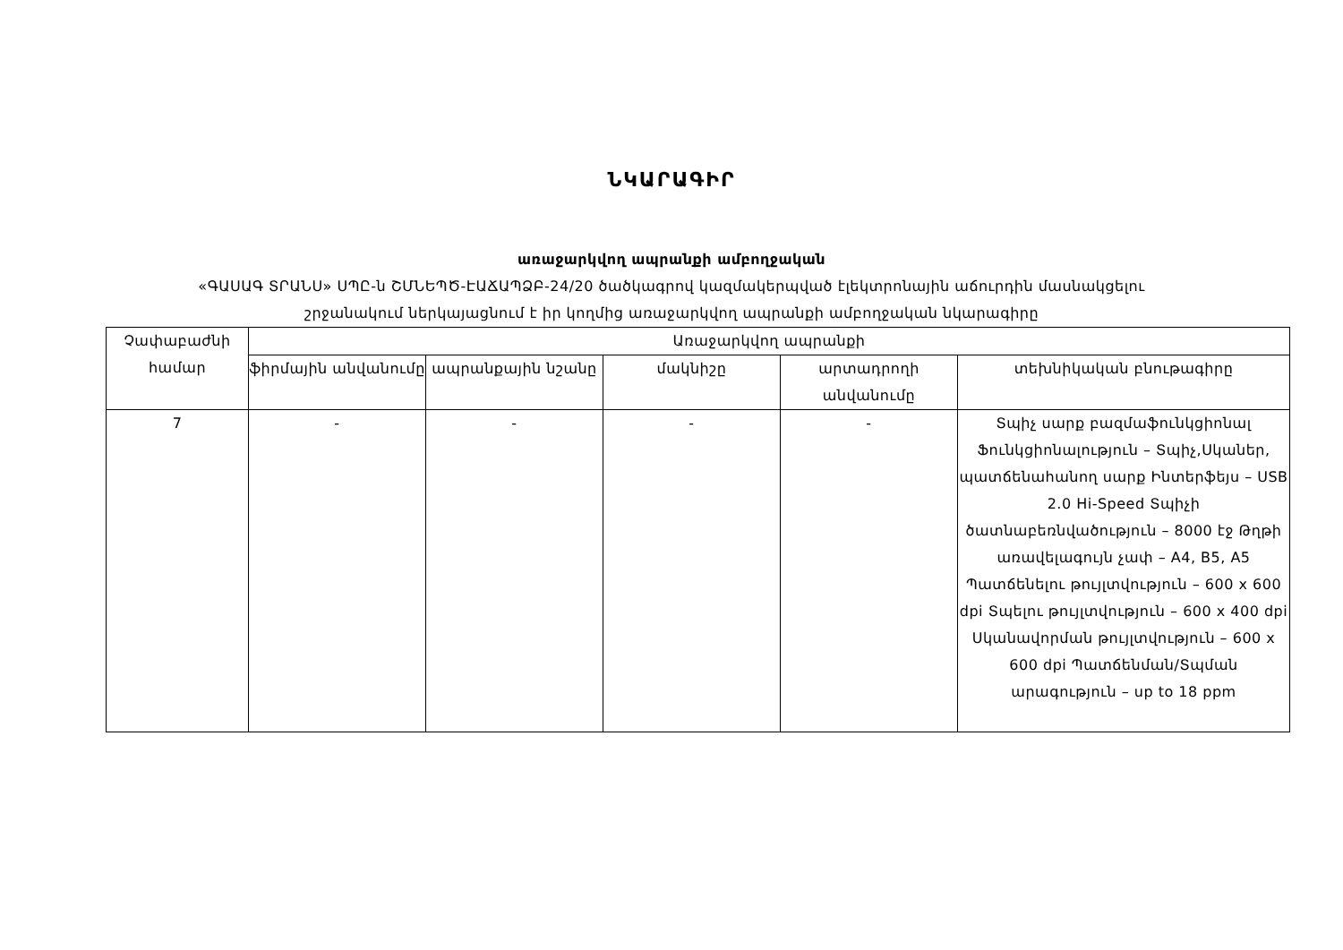ՆԿԱՐԱԳԻՐ
առաջարկվող ապրանքի ամբողջական
«ԳԱՍԱԳ ՏՐԱՆՍ» ՍՊԸ-ն ՇՄՆԵՊԾ-ԷԱՃԱՊՁԲ-24/20 ծածկագրով կազմակերպված էլեկտրոնային աճուրդին մասնակցելու
շրջանակում ներկայացնում է իր կողմից առաջարկվող ապրանքի ամբողջական նկարագիրը
| Չափաբաժնի համար | Առաջարկվող ապրանքի | | | | |
| --- | --- | --- | --- | --- | --- |
| | ֆիրմային անվանումը | ապրանքային նշանը | մակնիշը | արտադրողի անվանումը | տեխնիկական բնութագիրը |
| 7 | - | - | - | - | Տպիչ սարք բազմաֆունկցիոնալ Ֆունկցիոնալություն – Տպիչ,Սկաներ, պատճենահանող սարք Ինտերֆեյս – USB 2.0 Hi-Speed Տպիչի ծատնաբեռնվածություն – 8000 էջ Թղթի առավելագույն չափ – A4, B5, A5 Պատճենելու թույլտվություն – 600 x 600 dpi Տպելու թույլտվություն – 600 x 400 dpi Սկանավորման թույլտվություն – 600 x 600 dpi Պատճենման/Տպման արագություն – up to 18 ppm |